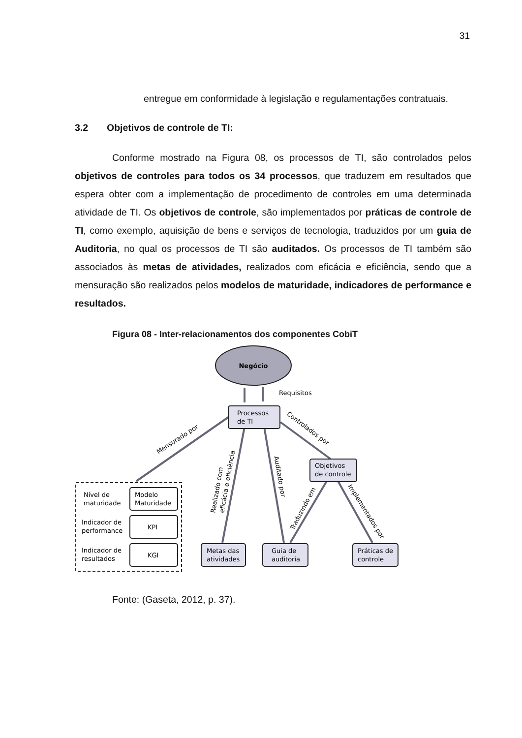31
entregue em conformidade à legislação e regulamentações contratuais.
3.2 Objetivos de controle de TI:
Conforme mostrado na Figura 08, os processos de TI, são controlados pelos objetivos de controles para todos os 34 processos, que traduzem em resultados que espera obter com a implementação de procedimento de controles em uma determinada atividade de TI. Os objetivos de controle, são implementados por práticas de controle de TI, como exemplo, aquisição de bens e serviços de tecnologia, traduzidos por um guia de Auditoria, no qual os processos de TI são auditados. Os processos de TI também são associados às metas de atividades, realizados com eficácia e eficiência, sendo que a mensuração são realizados pelos modelos de maturidade, indicadores de performance e resultados.
Figura 08 - Inter-relacionamentos dos componentes CobiT
Negócio
Requisitos
Processos
de TI
Objetivos
de controle
Metas das
atividades
Guia de
auditoria
Práticas de
controle
Nível de
maturidade
Modelo
Maturidade
Indicador de
performance
KPI
Indicador de
resultados
KGI
Mensurado por
Controlados por
Realizado com
eficácia e eficiência
Auditado por
Traduzindo em
Implementados por
Fonte: (Gaseta, 2012, p. 37).